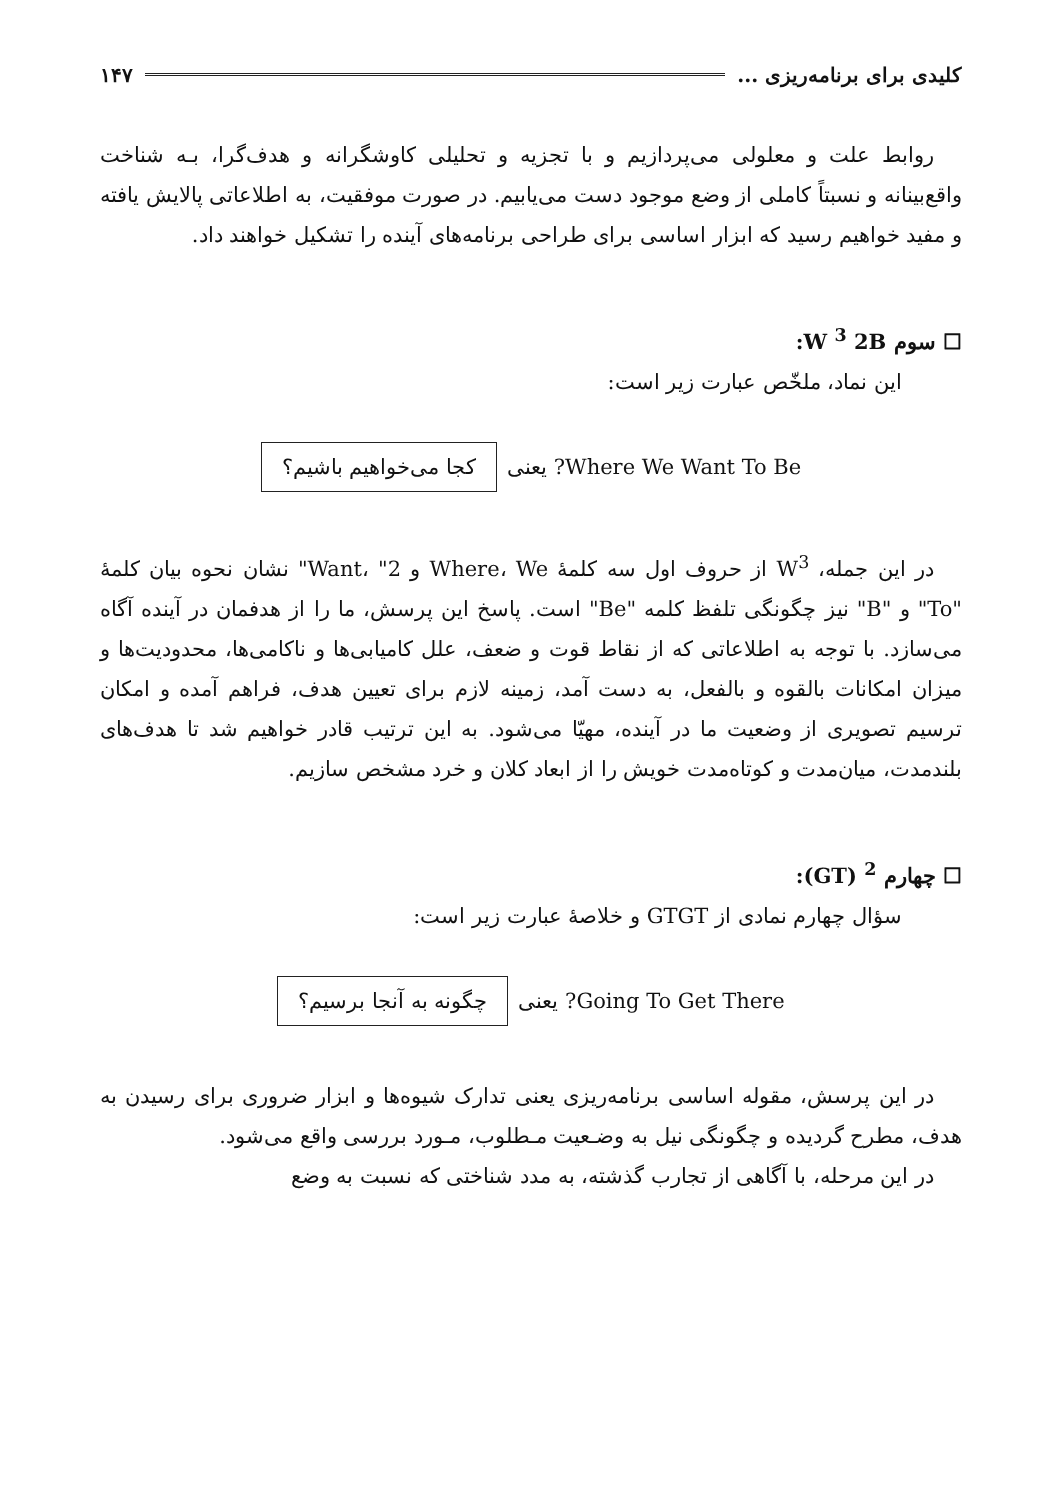کلیدی برای برنامه‌ریزی ... ۱۴۷
روابط علت و معلولی می‌پردازیم و با تجزیه و تحلیلی کاوشگرانه و هدف‌گرا، بـه شناخت واقع‌بینانه و نسبتاً کاملی از وضع موجود دست می‌یابیم. در صورت موفقیت، به اطلاعاتی پالایش یافته و مفید خواهیم رسید که ابزار اساسی برای طراحی برنامه‌های آینده را تشکیل خواهند داد.
☐ سوم W <sup>3</sup> 2B:
این نماد، ملخّص عبارت زیر است:
Where We Want To Be? یعنی کجا می‌خواهیم باشیم؟
در این جمله، W<sup>3</sup> از حروف اول سه کلمهٔ Where، We و Want، "2" نشان نحوه بیان کلمهٔ "To" و "B" نیز چگونگی تلفظ کلمه "Be" است. پاسخ این پرسش، ما را از هدفمان در آینده آگاه می‌سازد. با توجه به اطلاعاتی که از نقاط قوت و ضعف، علل کامیابی‌ها و ناکامی‌ها، محدودیت‌ها و میزان امکانات بالقوه و بالفعل، به دست آمد، زمینه لازم برای تعیین هدف، فراهم آمده و امکان ترسیم تصویری از وضعیت ما در آینده، مهیّا می‌شود. به این ترتیب قادر خواهیم شد تا هدف‌های بلندمدت، میان‌مدت و کوتاه‌مدت خویش را از ابعاد کلان و خرد مشخص سازیم.
☐ چهارم <sup>2</sup> (GT):
سؤال چهارم نمادی از GTGT و خلاصهٔ عبارت زیر است:
Going To Get There? یعنی چگونه به آنجا برسیم؟
در این پرسش، مقوله اساسی برنامه‌ریزی یعنی تدارک شیوه‌ها و ابزار ضروری برای رسیدن به هدف، مطرح گردیده و چگونگی نیل به وضـعیت مـطلوب، مـورد بررسی واقع می‌شود.
در این مرحله، با آگاهی از تجارب گذشته، به مدد شناختی که نسبت به وضع